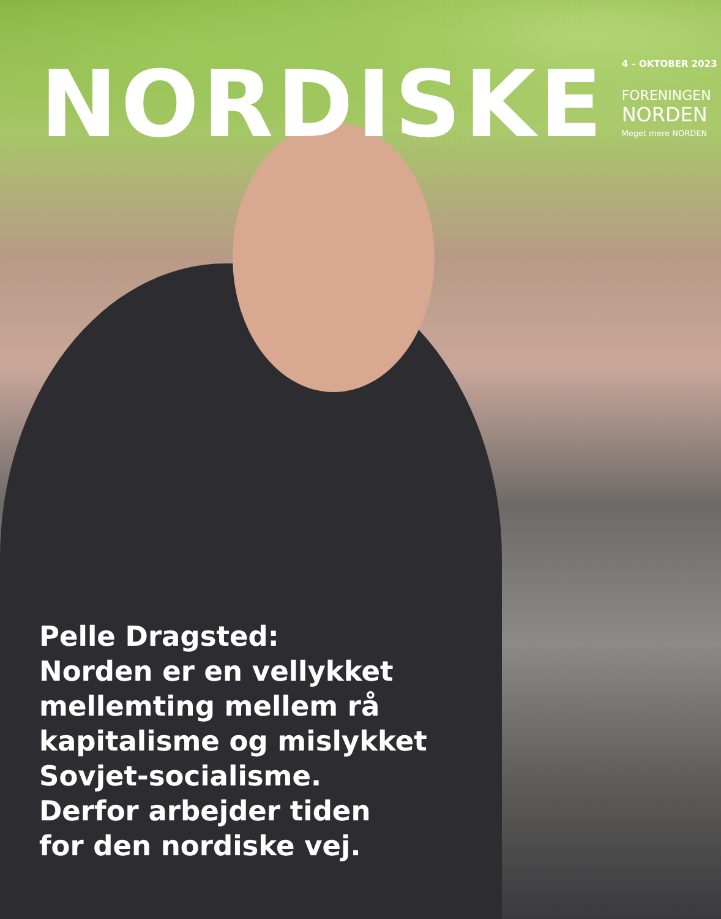NORDISKE
4 – OKTOBER 2023
FORENINGEN
NORDEN
Meget mere NORDEN
Pelle Dragsted:
Norden er en vellykket
mellemting mellem rå
kapitalisme og mislykket
Sovjet-socialisme.
Derfor arbejder tiden
for den nordiske vej.